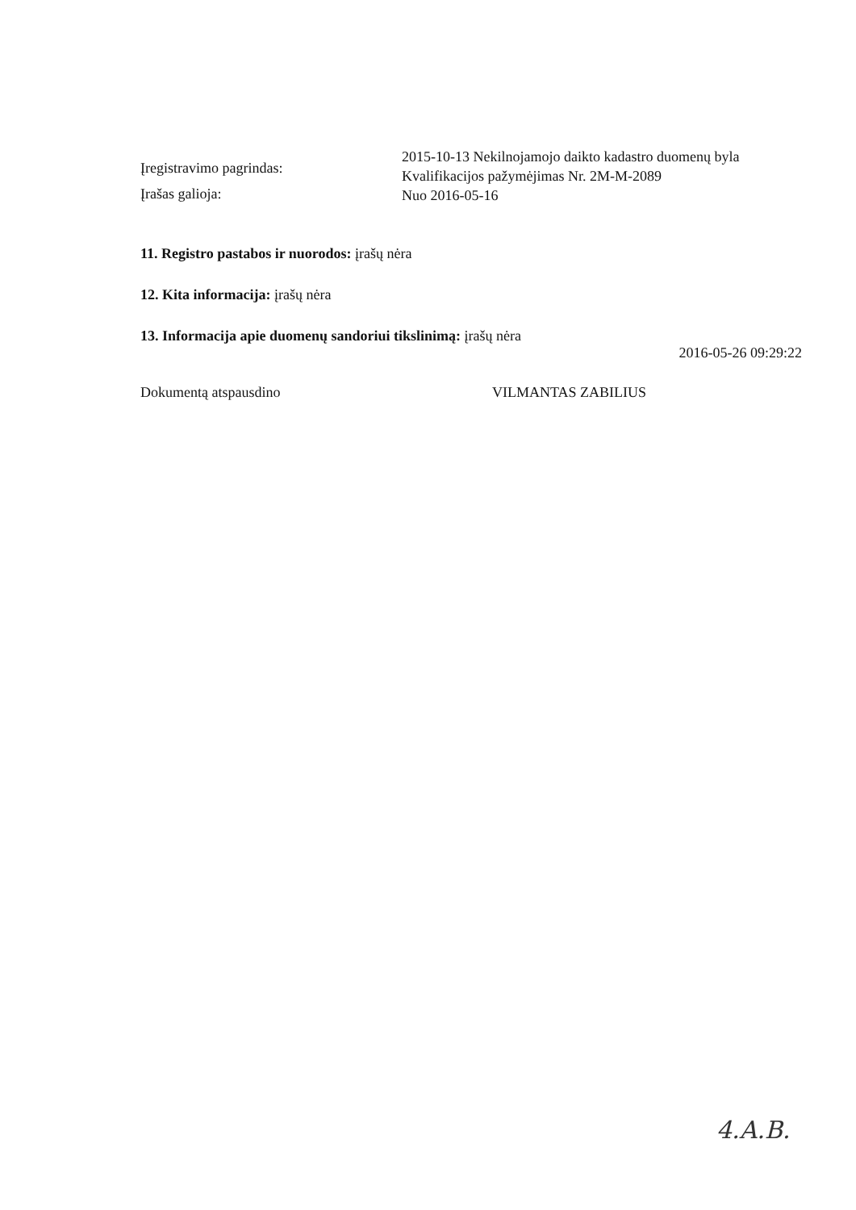Įregistravimo pagrindas:
2015-10-13 Nekilnojamojo daikto kadastro duomenų byla
Kvalifikacijos pažymėjimas Nr. 2M-M-2089
Įrašas galioja:
Nuo 2016-05-16
11. Registro pastabos ir nuorodos: įrašų nėra
12. Kita informacija: įrašų nėra
13. Informacija apie duomenų sandoriui tikslinimą: įrašų nėra
2016-05-26 09:29:22
Dokumentą atspausdino VILMANTAS ZABILIUS
4.A.B.